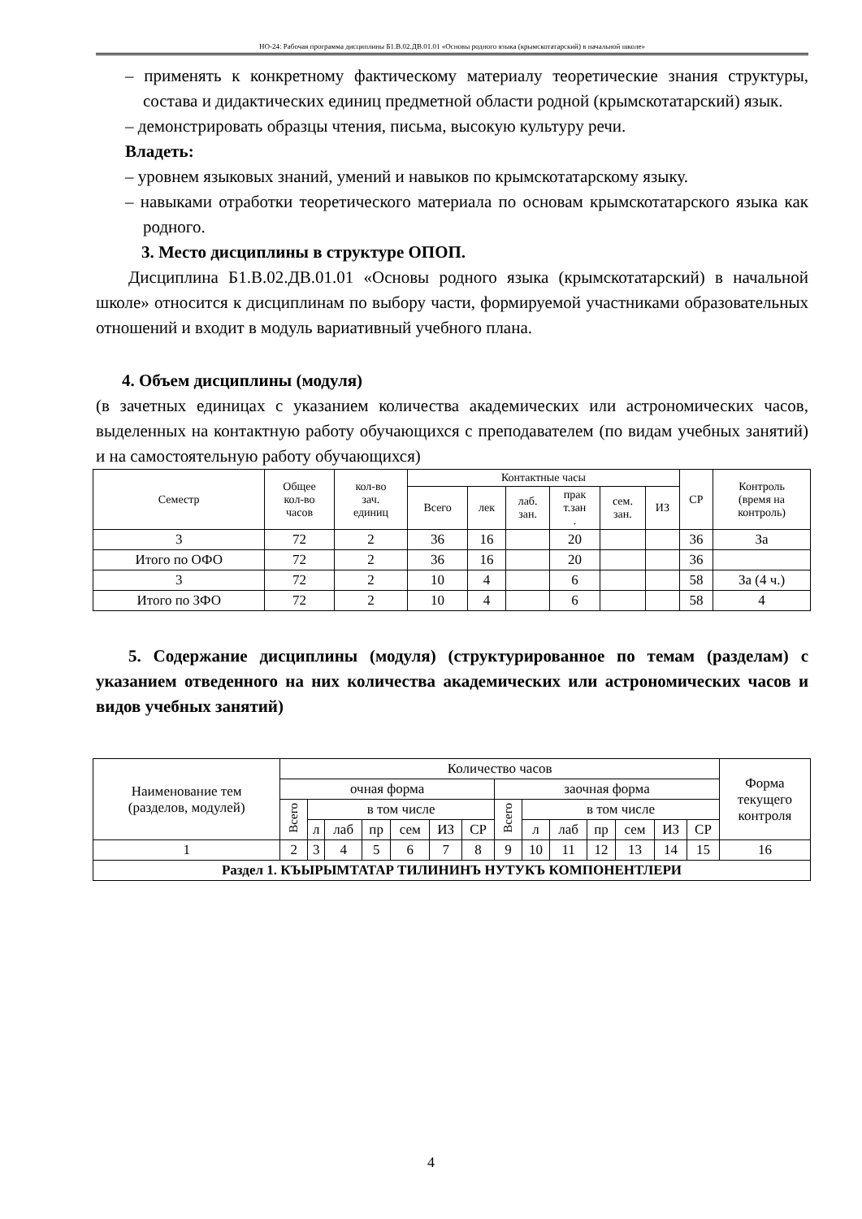НО-24: Рабочая программа дисциплины Б1.В.02.ДВ.01.01 «Основы родного языка (крымскотатарский) в начальной школе»
– применять к конкретному фактическому материалу теоретические знания структуры, состава и дидактических единиц предметной области родной (крымскотатарский) язык.
– демонстрировать образцы чтения, письма, высокую культуру речи.
Владеть:
– уровнем языковых знаний, умений и навыков по крымскотатарскому языку.
– навыками отработки теоретического материала по основам крымскотатарского языка как родного.
3. Место дисциплины в структуре ОПОП.
Дисциплина Б1.В.02.ДВ.01.01 «Основы родного языка (крымскотатарский) в начальной школе» относится к дисциплинам по выбору части, формируемой участниками образовательных отношений и входит в модуль вариативный учебного плана.
4. Объем дисциплины (модуля)
(в зачетных единицах с указанием количества академических или астрономических часов, выделенных на контактную работу обучающихся с преподавателем (по видам учебных занятий) и на самостоятельную работу обучающихся)
| Семестр | Общее кол-во часов | кол-во зач. единиц | Контактные часы | | | | | | СР | Контроль (время на контроль) |
| --- | --- | --- | --- | --- | --- | --- | --- | --- | --- | --- |
| | | | Всего | лек | лаб. зан. | прак т.зан . | сем. зан. | ИЗ | | |
| 3 | 72 | 2 | 36 | 16 | | 20 | | | 36 | За |
| Итого по ОФО | 72 | 2 | 36 | 16 | | 20 | | | 36 | |
| 3 | 72 | 2 | 10 | 4 | | 6 | | | 58 | За (4 ч.) |
| Итого по ЗФО | 72 | 2 | 10 | 4 | | 6 | | | 58 | 4 |
5. Содержание дисциплины (модуля) (структурированное по темам (разделам) с указанием отведенного на них количества академических или астрономических часов и видов учебных занятий)
| Наименование тем (разделов, модулей) | Количество часов | | | | | | | | | | | | | | Форма текущего контроля |
| --- | --- | --- | --- | --- | --- | --- | --- | --- | --- | --- | --- | --- | --- | --- | --- |
| | очная форма | | | | | | | заочная форма | | | | | | | |
| | Всего | в том числе | | | | | | Всего | в том числе | | | | | | |
| | | л | лаб | пр | сем | ИЗ | СР | | л | лаб | пр | сем | ИЗ | СР | |
| 1 | 2 | 3 | 4 | 5 | 6 | 7 | 8 | 9 | 10 | 11 | 12 | 13 | 14 | 15 | 16 |
| Раздел 1. КЪЫРЫМТАТАР ТИЛИНИНЪ НУТУКЪ КОМПОНЕНТЛЕРИ | | | | | | | | | | | | | | | |
4